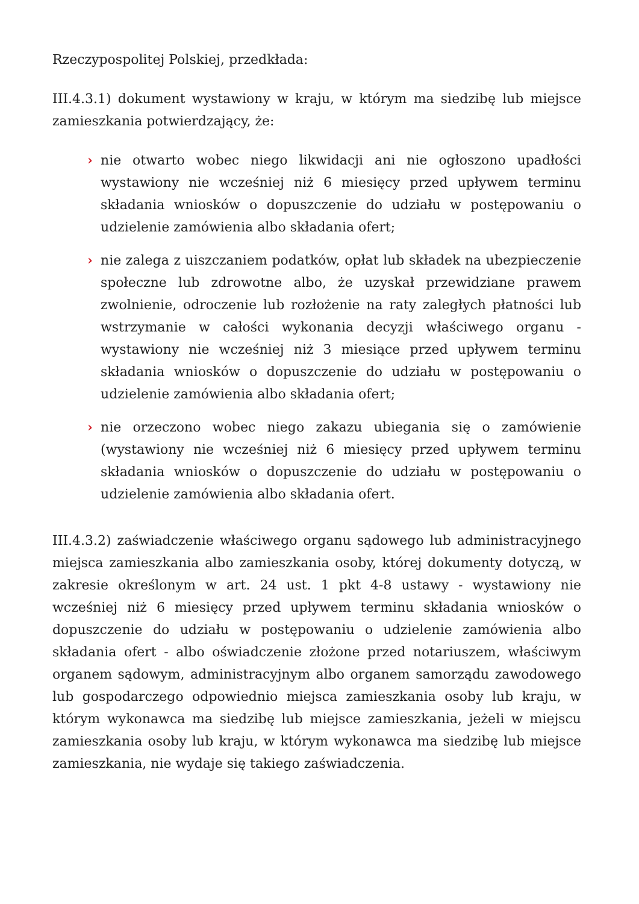Rzeczypospolitej Polskiej, przedkłada:
III.4.3.1) dokument wystawiony w kraju, w którym ma siedzibę lub miejsce zamieszkania potwierdzający, że:
› nie otwarto wobec niego likwidacji ani nie ogłoszono upadłości wystawiony nie wcześniej niż 6 miesięcy przed upływem terminu składania wniosków o dopuszczenie do udziału w postępowaniu o udzielenie zamówienia albo składania ofert;
› nie zalega z uiszczaniem podatków, opłat lub składek na ubezpieczenie społeczne lub zdrowotne albo, że uzyskał przewidziane prawem zwolnienie, odroczenie lub rozłożenie na raty zaległych płatności lub wstrzymanie w całości wykonania decyzji właściwego organu - wystawiony nie wcześniej niż 3 miesiące przed upływem terminu składania wniosków o dopuszczenie do udziału w postępowaniu o udzielenie zamówienia albo składania ofert;
› nie orzeczono wobec niego zakazu ubiegania się o zamówienie (wystawiony nie wcześniej niż 6 miesięcy przed upływem terminu składania wniosków o dopuszczenie do udziału w postępowaniu o udzielenie zamówienia albo składania ofert.
III.4.3.2) zaświadczenie właściwego organu sądowego lub administracyjnego miejsca zamieszkania albo zamieszkania osoby, której dokumenty dotyczą, w zakresie określonym w art. 24 ust. 1 pkt 4-8 ustawy - wystawiony nie wcześniej niż 6 miesięcy przed upływem terminu składania wniosków o dopuszczenie do udziału w postępowaniu o udzielenie zamówienia albo składania ofert - albo oświadczenie złożone przed notariuszem, właściwym organem sądowym, administracyjnym albo organem samorządu zawodowego lub gospodarczego odpowiednio miejsca zamieszkania osoby lub kraju, w którym wykonawca ma siedzibę lub miejsce zamieszkania, jeżeli w miejscu zamieszkania osoby lub kraju, w którym wykonawca ma siedzibę lub miejsce zamieszkania, nie wydaje się takiego zaświadczenia.